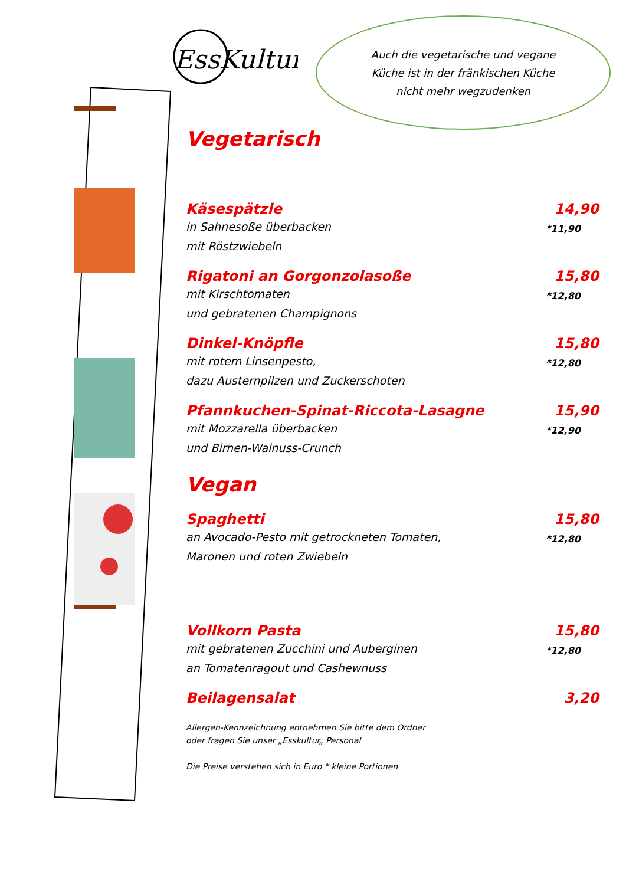EssKultur
Auch die vegetarische und vegane
Küche ist in der fränkischen Küche
nicht mehr wegzudenken
Vegetarisch
Käsespätzle
in Sahnesoße überbacken
mit Röstzwiebeln
14,90
*11,90
Rigatoni an Gorgonzolasoße
mit Kirschtomaten
und gebratenen Champignons
15,80
*12,80
Dinkel-Knöpfle
mit rotem Linsenpesto,
dazu Austernpilzen und Zuckerschoten
15,80
*12,80
Pfannkuchen-Spinat-Riccota-Lasagne
mit Mozzarella überbacken
und Birnen-Walnuss-Crunch
15,90
*12,90
Vegan
Spaghetti
an Avocado-Pesto mit getrockneten Tomaten,
Maronen und roten Zwiebeln
15,80
*12,80
Vollkorn Pasta
mit gebratenen Zucchini und Auberginen
an Tomatenragout und Cashewnuss
15,80
*12,80
Beilagensalat 3,20
Allergen-Kennzeichnung entnehmen Sie bitte dem Ordner
oder fragen Sie unser „Esskultur„ Personal
Die Preise verstehen sich in Euro * kleine Portionen